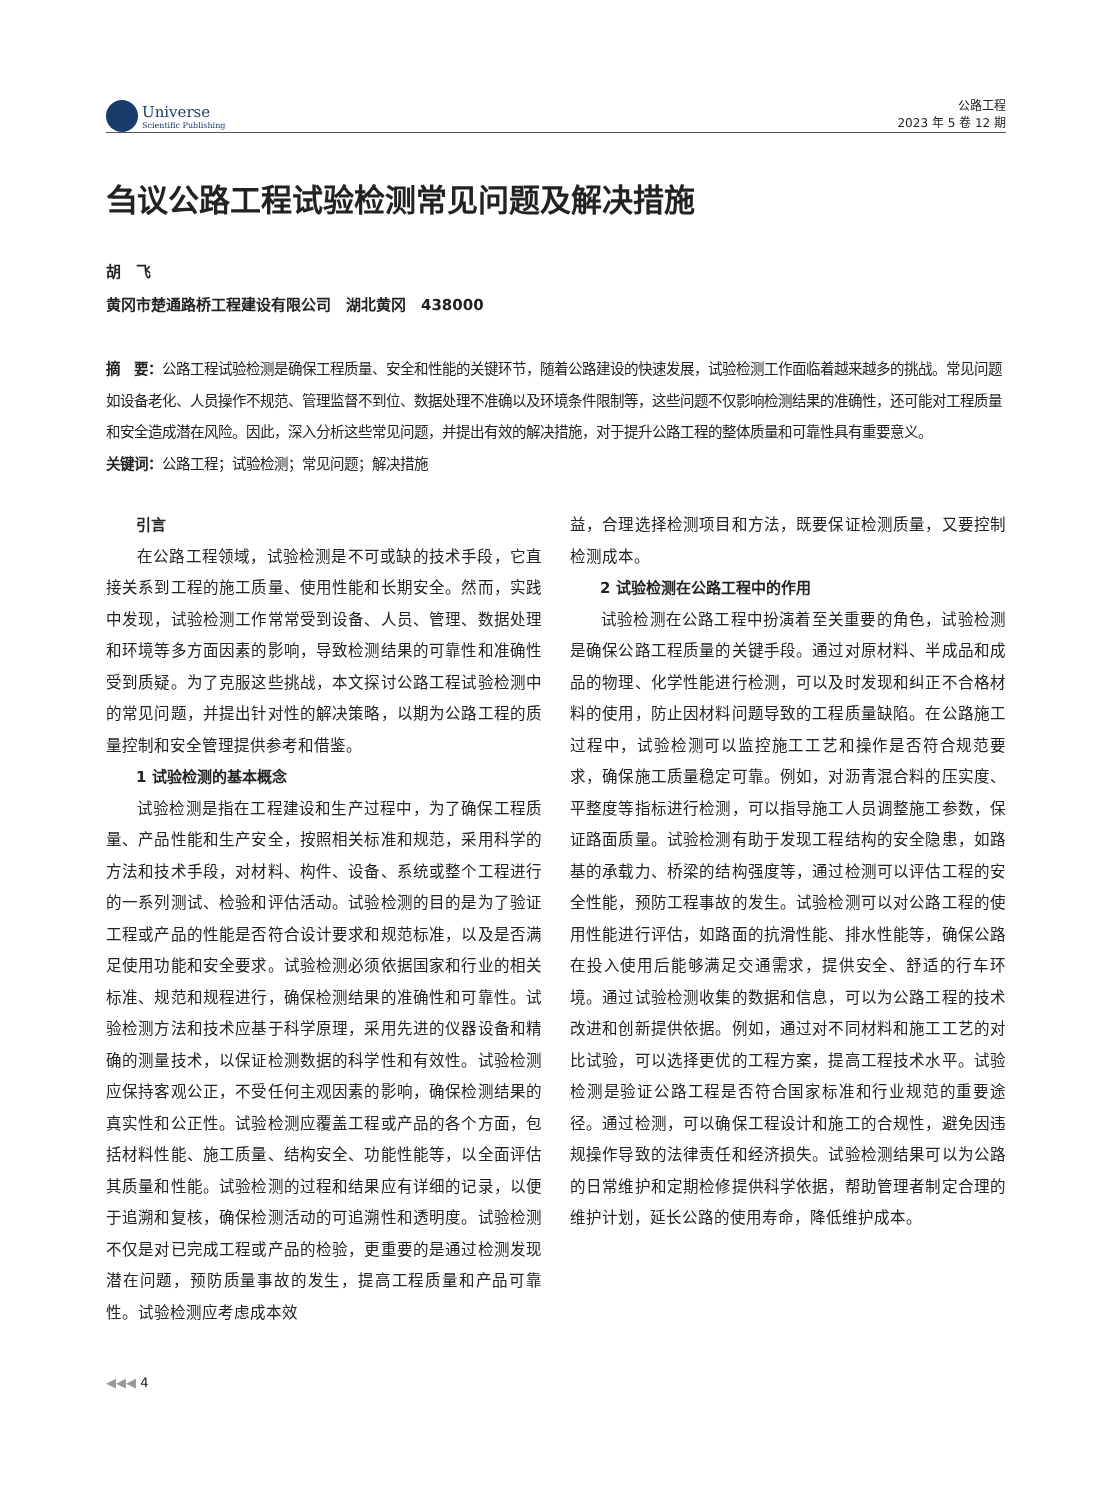Universe
Scientific Publishing
公路工程
2023 年 5 卷 12 期
刍议公路工程试验检测常见问题及解决措施
胡　飞
黄冈市楚通路桥工程建设有限公司　湖北黄冈　438000
摘　要：公路工程试验检测是确保工程质量、安全和性能的关键环节，随着公路建设的快速发展，试验检测工作面临着越来越多的挑战。常见问题如设备老化、人员操作不规范、管理监督不到位、数据处理不准确以及环境条件限制等，这些问题不仅影响检测结果的准确性，还可能对工程质量和安全造成潜在风险。因此，深入分析这些常见问题，并提出有效的解决措施，对于提升公路工程的整体质量和可靠性具有重要意义。
关键词：公路工程；试验检测；常见问题；解决措施
引言
在公路工程领域，试验检测是不可或缺的技术手段，它直接关系到工程的施工质量、使用性能和长期安全。然而，实践中发现，试验检测工作常常受到设备、人员、管理、数据处理和环境等多方面因素的影响，导致检测结果的可靠性和准确性受到质疑。为了克服这些挑战，本文探讨公路工程试验检测中的常见问题，并提出针对性的解决策略，以期为公路工程的质量控制和安全管理提供参考和借鉴。
1 试验检测的基本概念
试验检测是指在工程建设和生产过程中，为了确保工程质量、产品性能和生产安全，按照相关标准和规范，采用科学的方法和技术手段，对材料、构件、设备、系统或整个工程进行的一系列测试、检验和评估活动。试验检测的目的是为了验证工程或产品的性能是否符合设计要求和规范标准，以及是否满足使用功能和安全要求。试验检测必须依据国家和行业的相关标准、规范和规程进行，确保检测结果的准确性和可靠性。试验检测方法和技术应基于科学原理，采用先进的仪器设备和精确的测量技术，以保证检测数据的科学性和有效性。试验检测应保持客观公正，不受任何主观因素的影响，确保检测结果的真实性和公正性。试验检测应覆盖工程或产品的各个方面，包括材料性能、施工质量、结构安全、功能性能等，以全面评估其质量和性能。试验检测的过程和结果应有详细的记录，以便于追溯和复核，确保检测活动的可追溯性和透明度。试验检测不仅是对已完成工程或产品的检验，更重要的是通过检测发现潜在问题，预防质量事故的发生，提高工程质量和产品可靠性。试验检测应考虑成本效
益，合理选择检测项目和方法，既要保证检测质量，又要控制检测成本。
2 试验检测在公路工程中的作用
试验检测在公路工程中扮演着至关重要的角色，试验检测是确保公路工程质量的关键手段。通过对原材料、半成品和成品的物理、化学性能进行检测，可以及时发现和纠正不合格材料的使用，防止因材料问题导致的工程质量缺陷。在公路施工过程中，试验检测可以监控施工工艺和操作是否符合规范要求，确保施工质量稳定可靠。例如，对沥青混合料的压实度、平整度等指标进行检测，可以指导施工人员调整施工参数，保证路面质量。试验检测有助于发现工程结构的安全隐患，如路基的承载力、桥梁的结构强度等，通过检测可以评估工程的安全性能，预防工程事故的发生。试验检测可以对公路工程的使用性能进行评估，如路面的抗滑性能、排水性能等，确保公路在投入使用后能够满足交通需求，提供安全、舒适的行车环境。通过试验检测收集的数据和信息，可以为公路工程的技术改进和创新提供依据。例如，通过对不同材料和施工工艺的对比试验，可以选择更优的工程方案，提高工程技术水平。试验检测是验证公路工程是否符合国家标准和行业规范的重要途径。通过检测，可以确保工程设计和施工的合规性，避免因违规操作导致的法律责任和经济损失。试验检测结果可以为公路的日常维护和定期检修提供科学依据，帮助管理者制定合理的维护计划，延长公路的使用寿命，降低维护成本。
◀◀◀ 4